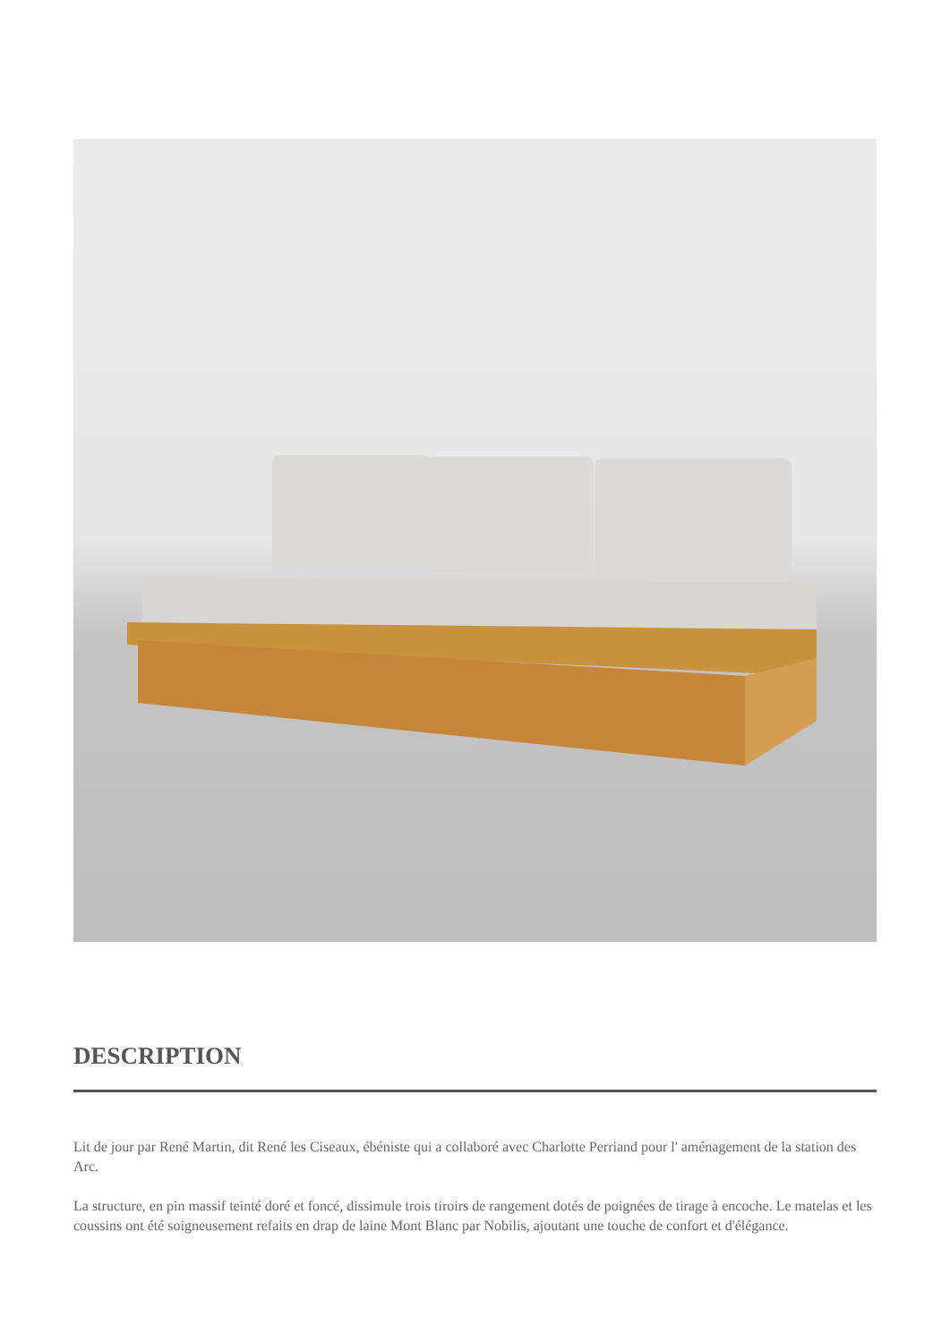DESCRIPTION
Lit de jour par René Martin, dit René les Ciseaux, ébéniste qui a collaboré avec Charlotte Perriand pour l' aménagement de la station des Arc.
La structure, en pin massif teinté doré et foncé, dissimule trois tiroirs de rangement dotés de poignées de tirage à encoche. Le matelas et les coussins ont été soigneusement refaits en drap de laine Mont Blanc par Nobilis, ajoutant une touche de confort et d'élégance.